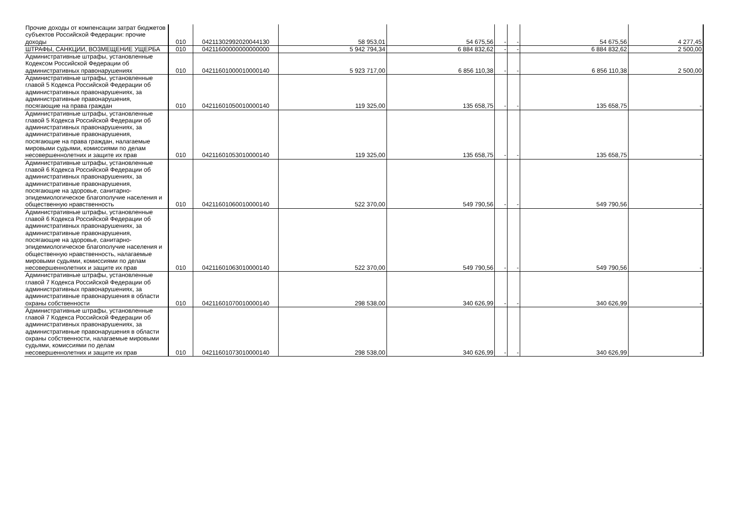| Прочие доходы от компенсации затрат бюджетов субъектов Российской Федерации: прочие доходы | 010 | 04211302992020044130 | 58 953,01 | 54 675,56 | - | - | 54 675,56 | 4 277,45 |
| ШТРАФЫ, САНКЦИИ, ВОЗМЕЩЕНИЕ УЩЕРБА | 010 | 04211600000000000000 | 5 942 794,34 | 6 884 832,62 | - | - | 6 884 832,62 | 2 500,00 |
| Административные штрафы, установленные Кодексом Российской Федерации об административных правонарушениях | 010 | 04211601000010000140 | 5 923 717,00 | 6 856 110,38 | - | - | 6 856 110,38 | 2 500,00 |
| Административные штрафы, установленные главой 5 Кодекса Российской Федерации об административных правонарушениях, за административные правонарушения, посягающие на права граждан | 010 | 04211601050010000140 | 119 325,00 | 135 658,75 | - | - | 135 658,75 | - |
| Административные штрафы, установленные главой 5 Кодекса Российской Федерации об административных правонарушениях, за административные правонарушения, посягающие на права граждан, налагаемые мировыми судьями, комиссиями по делам несовершеннолетних и защите их прав | 010 | 04211601053010000140 | 119 325,00 | 135 658,75 | - | - | 135 658,75 | - |
| Административные штрафы, установленные главой 6 Кодекса Российской Федерации об административных правонарушениях, за административные правонарушения, посягающие на здоровье, санитарно-эпидемиологическое благополучие населения и общественную нравственность | 010 | 04211601060010000140 | 522 370,00 | 549 790,56 | - | - | 549 790,56 | - |
| Административные штрафы, установленные главой 6 Кодекса Российской Федерации об административных правонарушениях, за административные правонарушения, посягающие на здоровье, санитарно-эпидемиологическое благополучие населения и общественную нравственность, налагаемые мировыми судьями, комиссиями по делам несовершеннолетних и защите их прав | 010 | 04211601063010000140 | 522 370,00 | 549 790,56 | - | - | 549 790,56 | - |
| Административные штрафы, установленные главой 7 Кодекса Российской Федерации об административных правонарушениях, за административные правонарушения в области охраны собственности | 010 | 04211601070010000140 | 298 538,00 | 340 626,99 | - | - | 340 626,99 | - |
| Административные штрафы, установленные главой 7 Кодекса Российской Федерации об административных правонарушениях, за административные правонарушения в области охраны собственности, налагаемые мировыми судьями, комиссиями по делам несовершеннолетних и защите их прав | 010 | 04211601073010000140 | 298 538,00 | 340 626,99 | - | - | 340 626,99 | - |